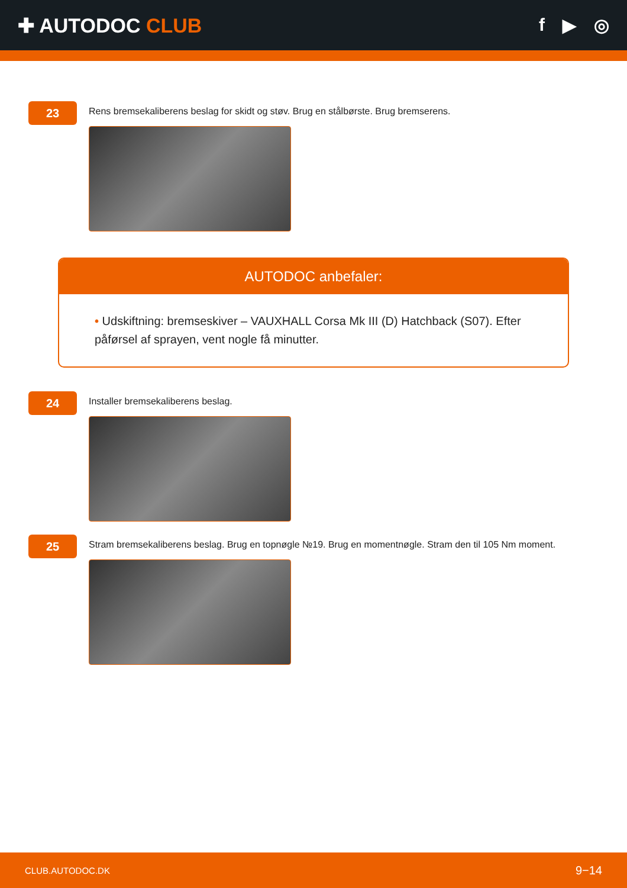✚ AUTODOC CLUB f ▶ ◎
23
Rens bremsekaliberens beslag for skidt og støv. Brug en stålbørste. Brug bremserens.
AUTODOC anbefaler:
• Udskiftning: bremseskiver – VAUXHALL Corsa Mk III (D) Hatchback (S07). Efter påførsel af sprayen, vent nogle få minutter.
24
Installer bremsekaliberens beslag.
25
Stram bremsekaliberens beslag. Brug en topnøgle №19. Brug en momentnøgle. Stram den til 105 Nm moment.
CLUB.AUTODOC.DK 9−14